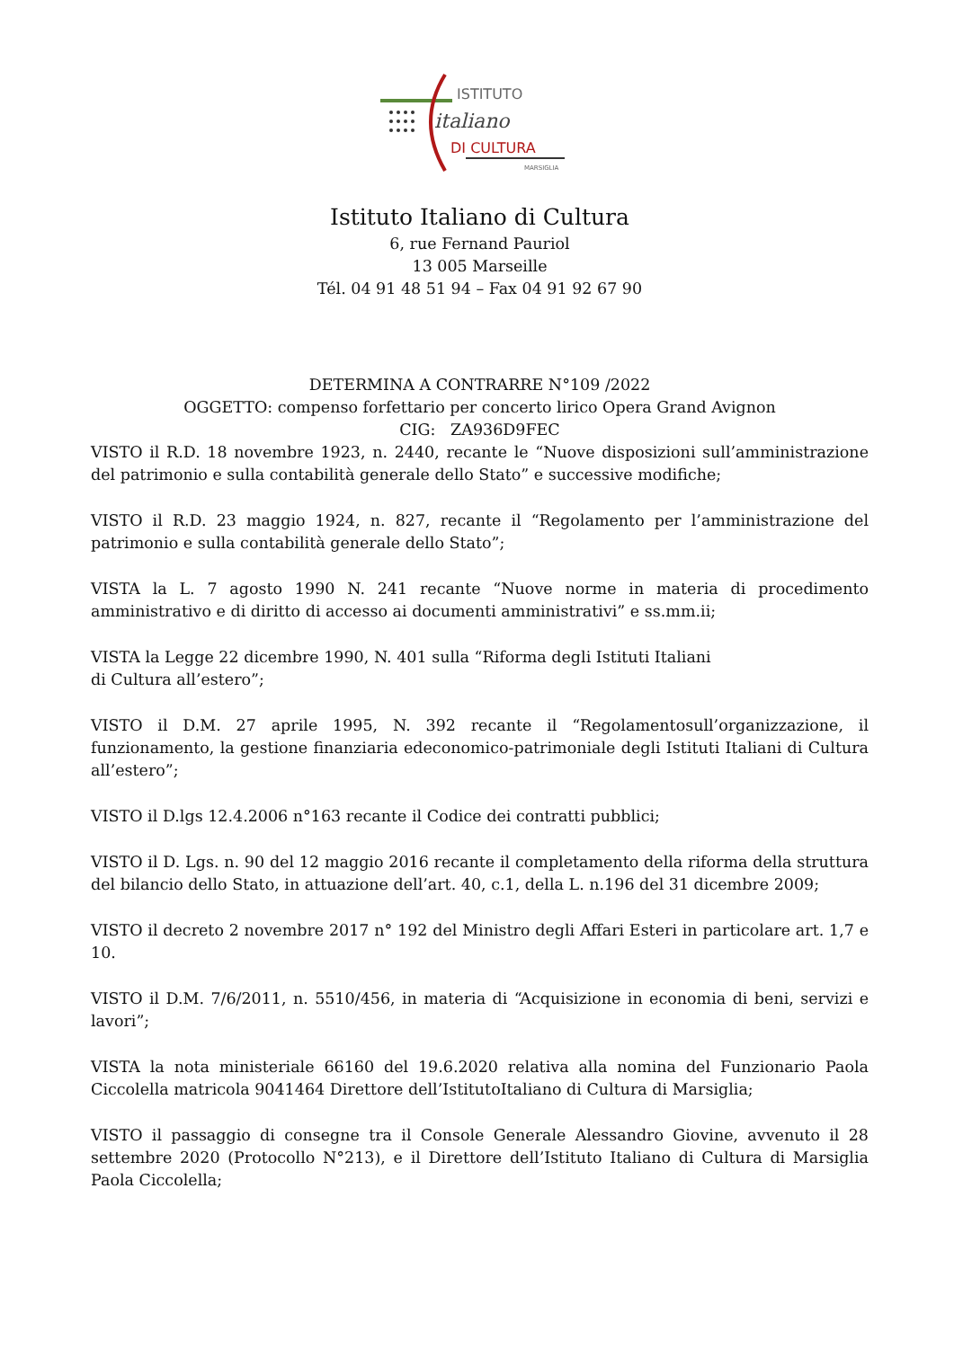ISTITUTO
italiano
DI CULTURA
MARSIGLIA
Istituto Italiano di Cultura
6, rue Fernand Pauriol
13 005 Marseille
Tél. 04 91 48 51 94 – Fax 04 91 92 67 90
DETERMINA A CONTRARRE N°109 /2022
OGGETTO: compenso forfettario per concerto lirico Opera Grand Avignon
CIG: ZA936D9FEC
VISTO il R.D. 18 novembre 1923, n. 2440, recante le “Nuove disposizioni sull’amministrazione del patrimonio e sulla contabilità generale dello Stato” e successive modifiche;
VISTO il R.D. 23 maggio 1924, n. 827, recante il “Regolamento per l’amministrazione del patrimonio e sulla contabilità generale dello Stato”;
VISTA la L. 7 agosto 1990 N. 241 recante “Nuove norme in materia di procedimento amministrativo e di diritto di accesso ai documenti amministrativi” e ss.mm.ii;
VISTA la Legge 22 dicembre 1990, N. 401 sulla “Riforma degli Istituti Italiani
di Cultura all’estero”;
VISTO il D.M. 27 aprile 1995, N. 392 recante il “Regolamentosull’organizzazione, il funzionamento, la gestione finanziaria edeconomico-patrimoniale degli Istituti Italiani di Cultura all’estero”;
VISTO il D.lgs 12.4.2006 n°163 recante il Codice dei contratti pubblici;
VISTO il D. Lgs. n. 90 del 12 maggio 2016 recante il completamento della riforma della struttura del bilancio dello Stato, in attuazione dell’art. 40, c.1, della L. n.196 del 31 dicembre 2009;
VISTO il decreto 2 novembre 2017 n° 192 del Ministro degli Affari Esteri in particolare art. 1,7 e 10.
VISTO il D.M. 7/6/2011, n. 5510/456, in materia di “Acquisizione in economia di beni, servizi e lavori”;
VISTA la nota ministeriale 66160 del 19.6.2020 relativa alla nomina del Funzionario Paola Ciccolella matricola 9041464 Direttore dell’IstitutoItaliano di Cultura di Marsiglia;
VISTO il passaggio di consegne tra il Console Generale Alessandro Giovine, avvenuto il 28 settembre 2020 (Protocollo N°213), e il Direttore dell’Istituto Italiano di Cultura di Marsiglia Paola Ciccolella;